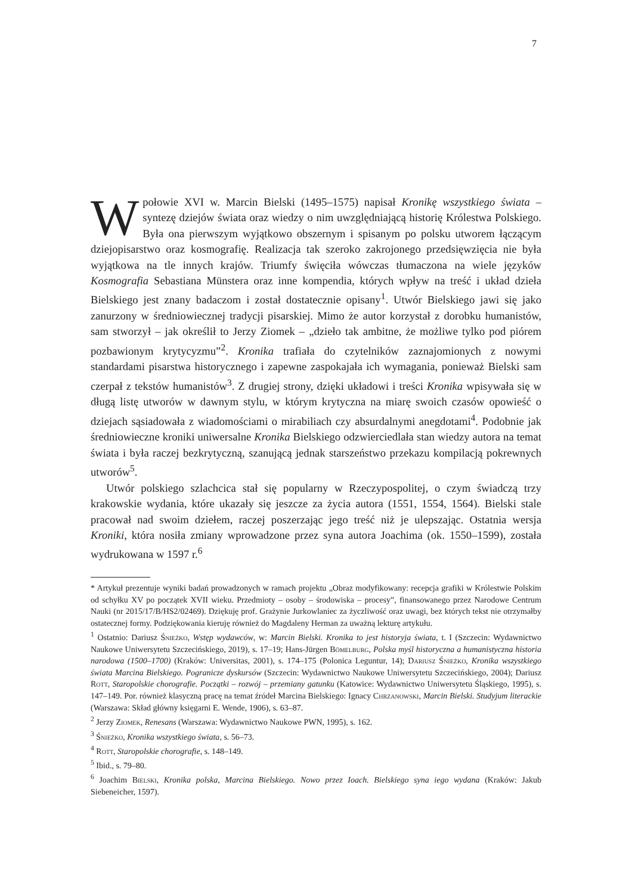7
W połowie XVI w. Marcin Bielski (1495–1575) napisał Kronikę wszystkiego świata – syntezę dziejów świata oraz wiedzy o nim uwzględniającą historię Królestwa Polskiego. Była ona pierwszym wyjątkowo obszernym i spisanym po polsku utworem łączącym dziejopisarstwo oraz kosmografię. Realizacja tak szeroko zakrojonego przedsięwzięcia nie była wyjątkowa na tle innych krajów. Triumfy święciła wówczas tłumaczona na wiele języków Kosmografia Sebastiana Münstera oraz inne kompendia, których wpływ na treść i układ dzieła Bielskiego jest znany badaczom i został dostatecznie opisany<sup>1</sup>. Utwór Bielskiego jawi się jako zanurzony w średniowiecznej tradycji pisarskiej. Mimo że autor korzystał z dorobku humanistów, sam stworzył – jak określił to Jerzy Ziomek – „dzieło tak ambitne, że możliwe tylko pod piórem pozbawionym krytycyzmu”<sup>2</sup>. Kronika trafiała do czytelników zaznajomionych z nowymi standardami pisarstwa historycznego i zapewne zaspokajała ich wymagania, ponieważ Bielski sam czerpał z tekstów humanistów<sup>3</sup>. Z drugiej strony, dzięki układowi i treści Kronika wpisywała się w długą listę utworów w dawnym stylu, w którym krytyczna na miarę swoich czasów opowieść o dziejach sąsiadowała z wiadomościami o mirabiliach czy absurdalnymi anegdotami<sup>4</sup>. Podobnie jak średniowieczne kroniki uniwersalne Kronika Bielskiego odzwierciedlała stan wiedzy autora na temat świata i była raczej bezkrytyczną, szanującą jednak starszeństwo przekazu kompilacją pokrewnych utworów<sup>5</sup>.
Utwór polskiego szlachcica stał się popularny w Rzeczypospolitej, o czym świadczą trzy krakowskie wydania, które ukazały się jeszcze za życia autora (1551, 1554, 1564). Bielski stale pracował nad swoim dziełem, raczej poszerzając jego treść niż je ulepszając. Ostatnia wersja Kroniki, która nosiła zmiany wprowadzone przez syna autora Joachima (ok. 1550–1599), została wydrukowana w 1597 r.<sup>6</sup>
* Artykuł prezentuje wyniki badań prowadzonych w ramach projektu „Obraz modyfikowany: recepcja grafiki w Królestwie Polskim od schyłku XV po początek XVII wieku. Przedmioty – osoby – środowiska – procesy”, finansowanego przez Narodowe Centrum Nauki (nr 2015/17/B/HS2/02469). Dziękuję prof. Grażynie Jurkowlaniec za życzliwość oraz uwagi, bez których tekst nie otrzymałby ostatecznej formy. Podziękowania kieruję również do Magdaleny Herman za uważną lekturę artykułu.
<sup>1</sup> Ostatnio: Dariusz Śnieżko, Wstęp wydawców, w: Marcin Bielski. Kronika to jest historyja świata, t. I (Szczecin: Wydawnictwo Naukowe Uniwersytetu Szczecińskiego, 2019), s. 17–19; Hans-Jürgen Bömelburg, Polska myśl historyczna a humanistyczna historia narodowa (1500–1700) (Kraków: Universitas, 2001), s. 174–175 (Polonica Leguntur, 14); Dariusz Śnieżko, Kronika wszystkiego świata Marcina Bielskiego. Pogranicze dyskursów (Szczecin: Wydawnictwo Naukowe Uniwersytetu Szczecińskiego, 2004); Dariusz Rott, Staropolskie chorografie. Początki – rozwój – przemiany gatunku (Katowice: Wydawnictwo Uniwersytetu Śląskiego, 1995), s. 147–149. Por. również klasyczną pracę na temat źródeł Marcina Bielskiego: Ignacy Chrzanowski, Marcin Bielski. Studyjum literackie (Warszawa: Skład główny księgarni E. Wende, 1906), s. 63–87.
<sup>2</sup> Jerzy Ziomek, Renesans (Warszawa: Wydawnictwo Naukowe PWN, 1995), s. 162.
<sup>3</sup> Śnieżko, Kronika wszystkiego świata, s. 56–73.
<sup>4</sup> Rott, Staropolskie chorografie, s. 148–149.
<sup>5</sup> Ibid., s. 79–80.
<sup>6</sup> Joachim Bielski, Kronika polska, Marcina Bielskiego. Nowo przez Ioach. Bielskiego syna iego wydana (Kraków: Jakub Siebeneicher, 1597).